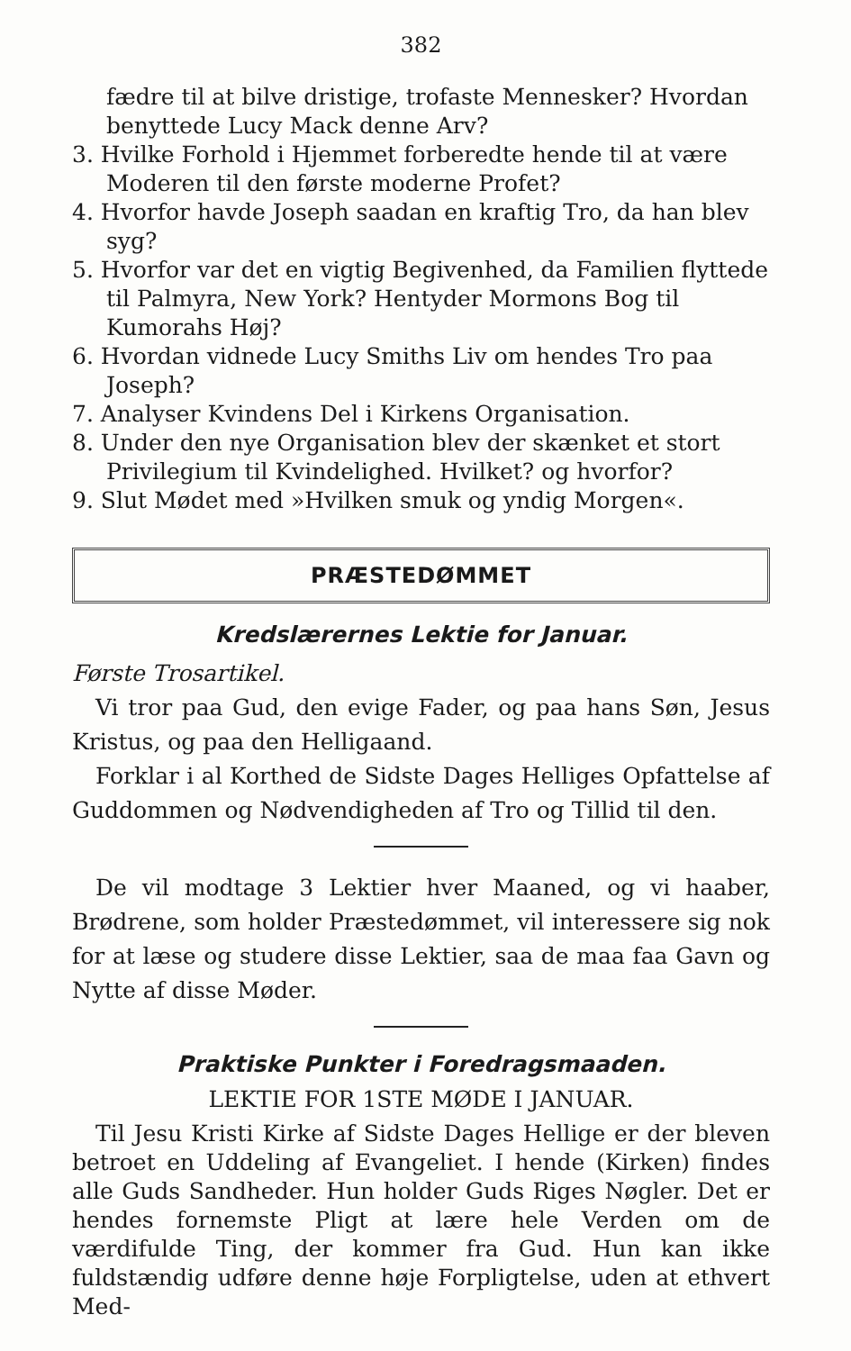382
fædre til at bilve dristige, trofaste Mennesker? Hvordan benyttede Lucy Mack denne Arv?
3. Hvilke Forhold i Hjemmet forberedte hende til at være Moderen til den første moderne Profet?
4. Hvorfor havde Joseph saadan en kraftig Tro, da han blev syg?
5. Hvorfor var det en vigtig Begivenhed, da Familien flyttede til Palmyra, New York? Hentyder Mormons Bog til Kumorahs Høj?
6. Hvordan vidnede Lucy Smiths Liv om hendes Tro paa Joseph?
7. Analyser Kvindens Del i Kirkens Organisation.
8. Under den nye Organisation blev der skænket et stort Privilegium til Kvindelighed. Hvilket? og hvorfor?
9. Slut Mødet med »Hvilken smuk og yndig Morgen«.
PRÆSTEDØMMET
Kredslærernes Lektie for Januar.
Første Trosartikel.
Vi tror paa Gud, den evige Fader, og paa hans Søn, Jesus Kristus, og paa den Helligaand.
Forklar i al Korthed de Sidste Dages Helliges Opfattelse af Guddommen og Nødvendigheden af Tro og Tillid til den.
De vil modtage 3 Lektier hver Maaned, og vi haaber, Brødrene, som holder Præstedømmet, vil interessere sig nok for at læse og studere disse Lektier, saa de maa faa Gavn og Nytte af disse Møder.
Praktiske Punkter i Foredragsmaaden.
LEKTIE FOR 1STE MØDE I JANUAR.
Til Jesu Kristi Kirke af Sidste Dages Hellige er der bleven betroet en Uddeling af Evangeliet. I hende (Kirken) findes alle Guds Sandheder. Hun holder Guds Riges Nøgler. Det er hendes fornemste Pligt at lære hele Verden om de værdifulde Ting, der kommer fra Gud. Hun kan ikke fuldstændig udføre denne høje Forpligtelse, uden at ethvert Med-